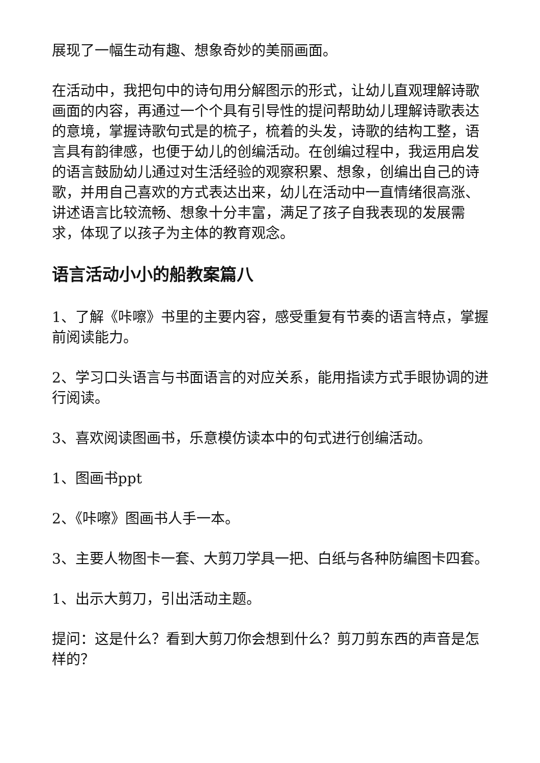展现了一幅生动有趣、想象奇妙的美丽画面。
在活动中，我把句中的诗句用分解图示的形式，让幼儿直观理解诗歌画面的内容，再通过一个个具有引导性的提问帮助幼儿理解诗歌表达的意境，掌握诗歌句式是的梳子，梳着的头发，诗歌的结构工整，语言具有韵律感，也便于幼儿的创编活动。在创编过程中，我运用启发的语言鼓励幼儿通过对生活经验的观察积累、想象，创编出自己的诗歌，并用自己喜欢的方式表达出来，幼儿在活动中一直情绪很高涨、讲述语言比较流畅、想象十分丰富，满足了孩子自我表现的发展需求，体现了以孩子为主体的教育观念。
语言活动小小的船教案篇八
1、了解《咔嚓》书里的主要内容，感受重复有节奏的语言特点，掌握前阅读能力。
2、学习口头语言与书面语言的对应关系，能用指读方式手眼协调的进行阅读。
3、喜欢阅读图画书，乐意模仿读本中的句式进行创编活动。
1、图画书ppt
2、《咔嚓》图画书人手一本。
3、主要人物图卡一套、大剪刀学具一把、白纸与各种防编图卡四套。
1、出示大剪刀，引出活动主题。
提问：这是什么？看到大剪刀你会想到什么？剪刀剪东西的声音是怎样的？